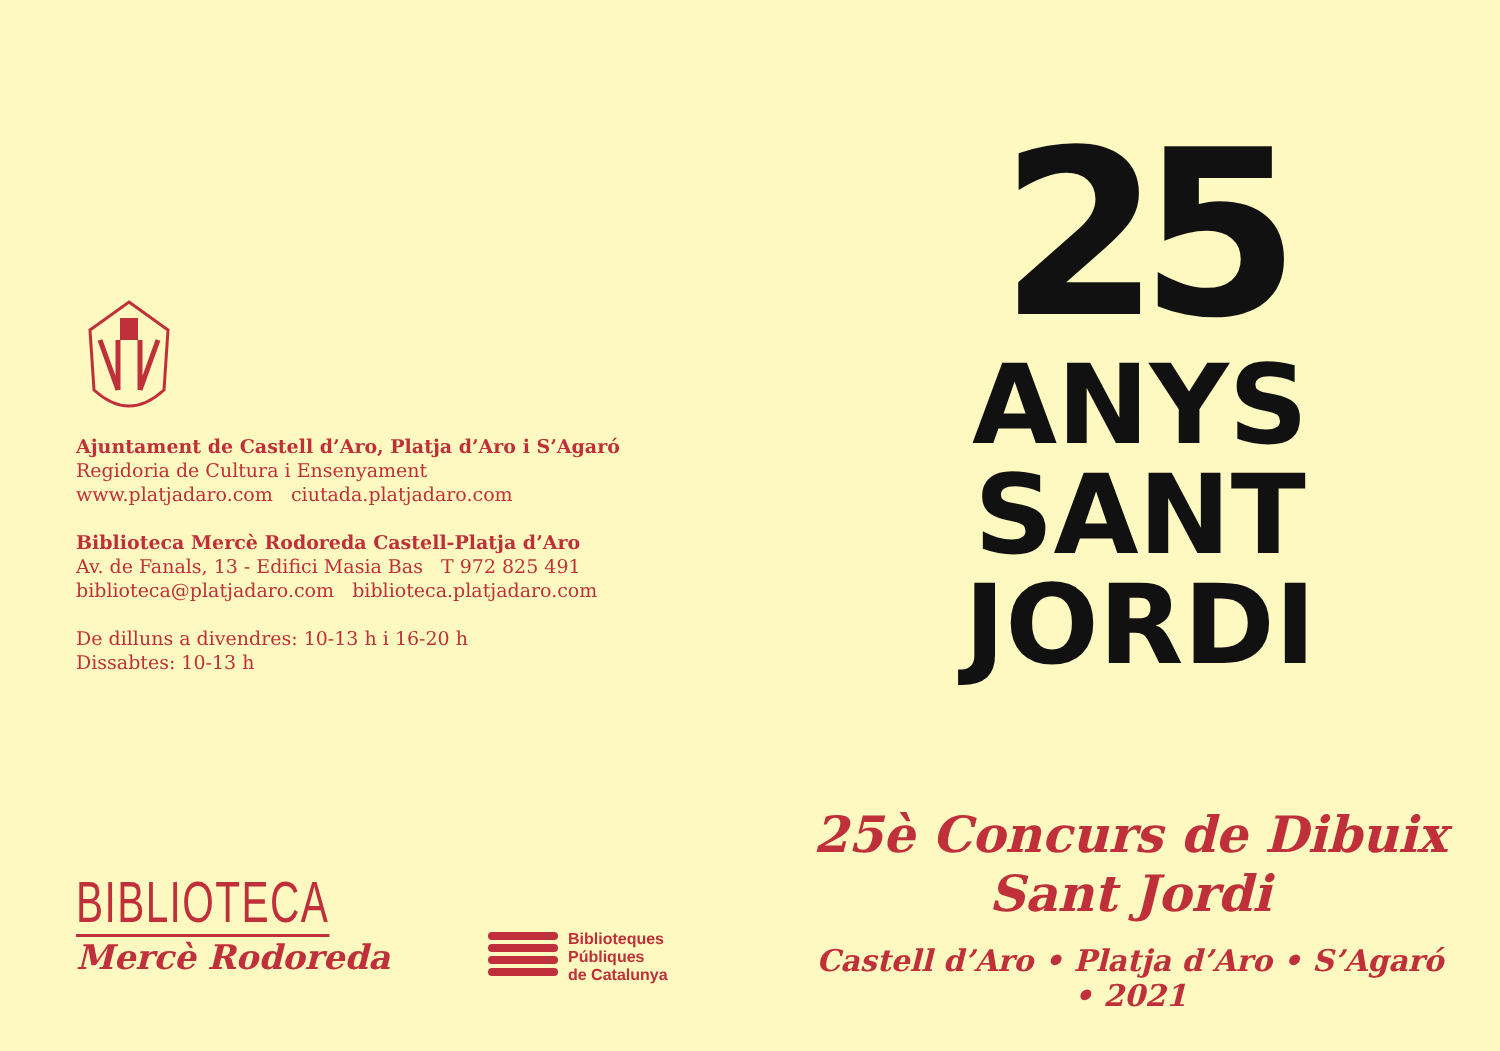Ajuntament de Castell d’Aro, Platja d’Aro i S’Agaró
Regidoria de Cultura i Ensenyament
www.platjadaro.com ciutada.platjadaro.com
Biblioteca Mercè Rodoreda Castell-Platja d’Aro
Av. de Fanals, 13 - Edifici Masia Bas T 972 825 491
biblioteca@platjadaro.com biblioteca.platjadaro.com
De dilluns a divendres: 10-13 h i 16-20 h
Dissabtes: 10-13 h
BIBLIOTECA
Mercè Rodoreda
Biblioteques
Públiques
de Catalunya
25
ANYS
SANT
JORDI
25è Concurs de Dibuix
Sant Jordi
Castell d’Aro • Platja d’Aro • S’Agaró • 2021